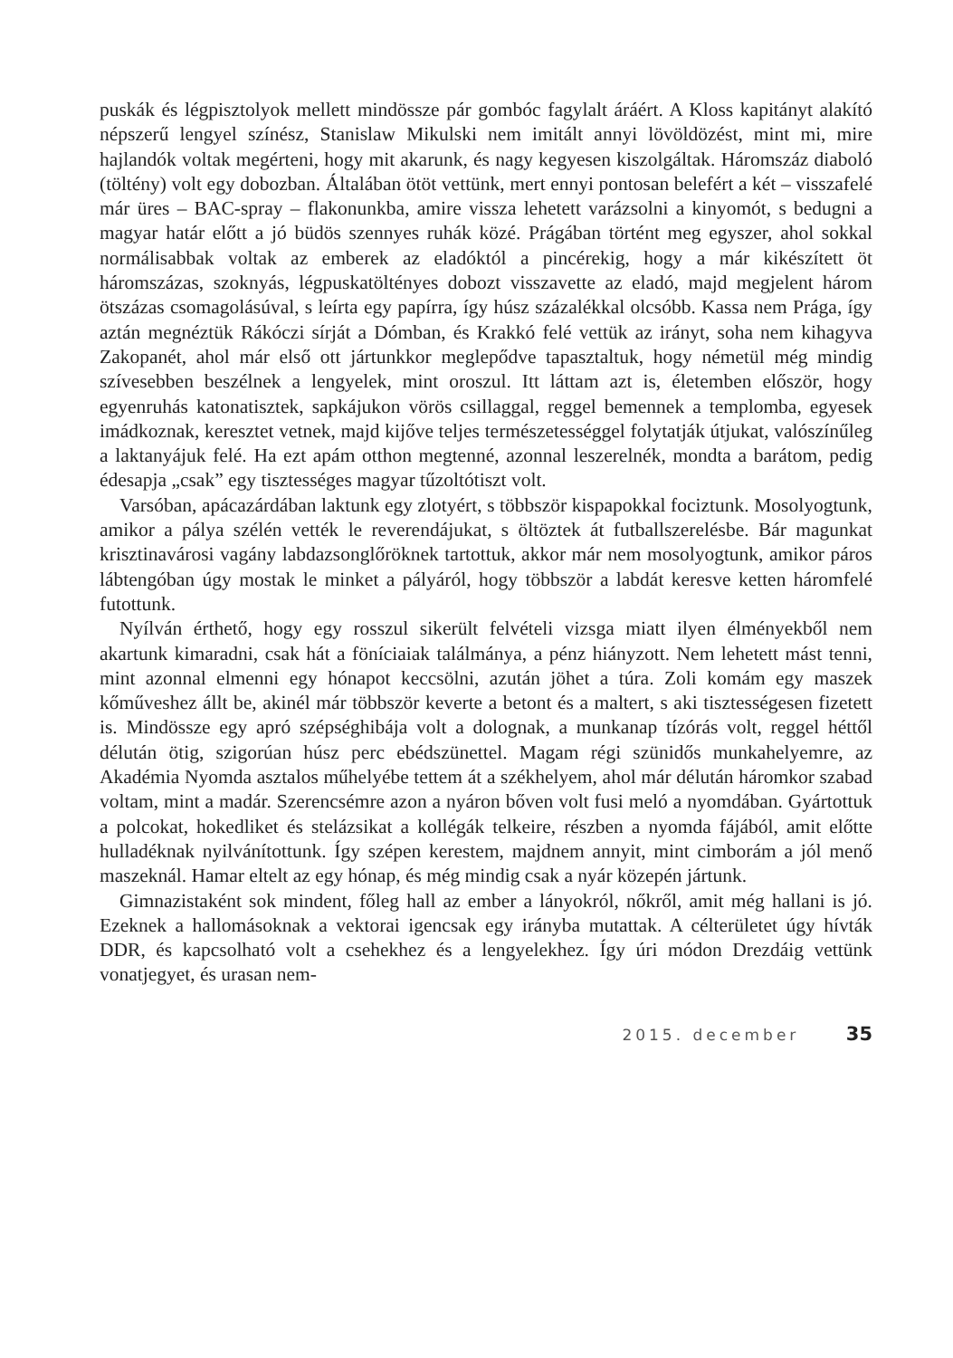puskák és légpisztolyok mellett mindössze pár gombóc fagylalt áráért. A Kloss kapitányt alakító népszerű lengyel színész, Stanislaw Mikulski nem imitált annyi lövöldözést, mint mi, mire hajlandók voltak megérteni, hogy mit akarunk, és nagy kegyesen kiszolgáltak. Háromszáz diaboló (töltény) volt egy dobozban. Általában ötöt vettünk, mert ennyi pontosan belefért a két – visszafelé már üres – BAC-spray – flakonunkba, amire vissza lehetett varázsolni a kinyomót, s bedugni a magyar határ előtt a jó büdös szennyes ruhák közé. Prágában történt meg egyszer, ahol sokkal normálisabbak voltak az emberek az eladóktól a pincérekig, hogy a már kikészített öt háromszázas, szoknyás, légpuskatöltényes dobozt visszavette az eladó, majd megjelent három ötszázas csomagolásúval, s leírta egy papírra, így húsz százalékkal olcsóbb. Kassa nem Prága, így aztán megnéztük Rákóczi sírját a Dómban, és Krakkó felé vettük az irányt, soha nem kihagyva Zakopanét, ahol már első ott jártunkkor meglepődve tapasztaltuk, hogy németül még mindig szívesebben beszélnek a lengyelek, mint oroszul. Itt láttam azt is, életemben először, hogy egyenruhás katonatisztek, sapkájukon vörös csillaggal, reggel bemennek a templomba, egyesek imádkoznak, keresztet vetnek, majd kijőve teljes természetességgel folytatják útjukat, valószínűleg a laktanyájuk felé. Ha ezt apám otthon megtenné, azonnal leszerelnék, mondta a barátom, pedig édesapja „csak” egy tisztességes magyar tűzoltótiszt volt.
Varsóban, apácazárdában laktunk egy zlotyért, s többször kispapokkal fociztunk. Mosolyogtunk, amikor a pálya szélén vették le reverendájukat, s öltöztek át futballszerelésbe. Bár magunkat krisztinavárosi vagány labdazsonglőröknek tartottuk, akkor már nem mosolyogtunk, amikor páros lábtengóban úgy mostak le minket a pályáról, hogy többször a labdát keresve ketten háromfelé futottunk.
Nyílván érthető, hogy egy rosszul sikerült felvételi vizsga miatt ilyen élményekből nem akartunk kimaradni, csak hát a föníciaiak találmánya, a pénz hiányzott. Nem lehetett mást tenni, mint azonnal elmenni egy hónapot keccsölni, azután jöhet a túra. Zoli komám egy maszek kőműveshez állt be, akinél már többször keverte a betont és a maltert, s aki tisztességesen fizetett is. Mindössze egy apró szépséghibája volt a dolognak, a munkanap tízórás volt, reggel héttől délután ötig, szigorúan húsz perc ebédszünettel. Magam régi szünidős munkahelyemre, az Akadémia Nyomda asztalos műhelyébe tettem át a székhelyem, ahol már délután háromkor szabad voltam, mint a madár. Szerencsémre azon a nyáron bőven volt fusi meló a nyomdában. Gyártottuk a polcokat, hokedliket és stelázsikat a kollégák telkeire, részben a nyomda fájából, amit előtte hulladéknak nyilvánítottunk. Így szépen kerestem, majdnem annyit, mint cimborám a jól menő maszeknál. Hamar eltelt az egy hónap, és még mindig csak a nyár közepén jártunk.
Gimnazistaként sok mindent, főleg hall az ember a lányokról, nőkről, amit még hallani is jó. Ezeknek a hallomásoknak a vektorai igencsak egy irányba mutattak. A célterületet úgy hívták DDR, és kapcsolható volt a csehekhez és a lengyelekhez. Így úri módon Drezdáig vettünk vonatjegyet, és urasan nem-
2015. december 35